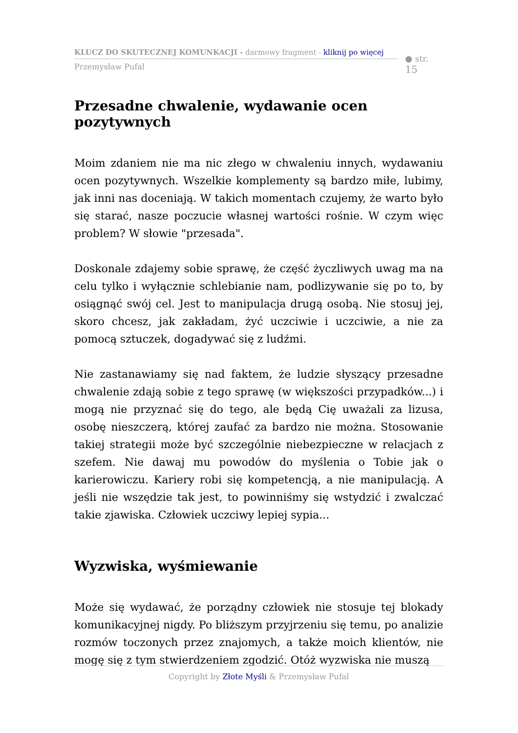KLUCZ DO SKUTECZNEJ KOMUNKACJI - darmowy fragment - kliknij po więcej
Przemysław Pufal
● str. 15
Przesadne chwalenie, wydawanie ocen pozytywnych
Moim zdaniem nie ma nic złego w chwaleniu innych, wydawaniu ocen pozytywnych. Wszelkie komplementy są bardzo miłe, lubimy, jak inni nas doceniają. W takich momentach czujemy, że warto było się starać, nasze poczucie własnej wartości rośnie. W czym więc problem? W słowie "przesada".
Doskonale zdajemy sobie sprawę, że część życzliwych uwag ma na celu tylko i wyłącznie schlebianie nam, podlizywanie się po to, by osiągnąć swój cel. Jest to manipulacja drugą osobą. Nie stosuj jej, skoro chcesz, jak zakładam, żyć uczciwie i uczciwie, a nie za pomocą sztuczek, dogadywać się z ludźmi.
Nie zastanawiamy się nad faktem, że ludzie słyszący przesadne chwalenie zdają sobie z tego sprawę (w większości przypadków...) i mogą nie przyznać się do tego, ale będą Cię uważali za lizusa, osobę nieszczerą, której zaufać za bardzo nie można. Stosowanie takiej strategii może być szczególnie niebezpieczne w relacjach z szefem. Nie dawaj mu powodów do myślenia o Tobie jak o karierowiczu. Kariery robi się kompetencją, a nie manipulacją. A jeśli nie wszędzie tak jest, to powinniśmy się wstydzić i zwalczać takie zjawiska. Człowiek uczciwy lepiej sypia...
Wyzwiska, wyśmiewanie
Może się wydawać, że porządny człowiek nie stosuje tej blokady komunikacyjnej nigdy. Po bliższym przyjrzeniu się temu, po analizie rozmów toczonych przez znajomych, a także moich klientów, nie mogę się z tym stwierdzeniem zgodzić. Otóż wyzwiska nie muszą
Copyright by Złote Myśli & Przemysław Pufal